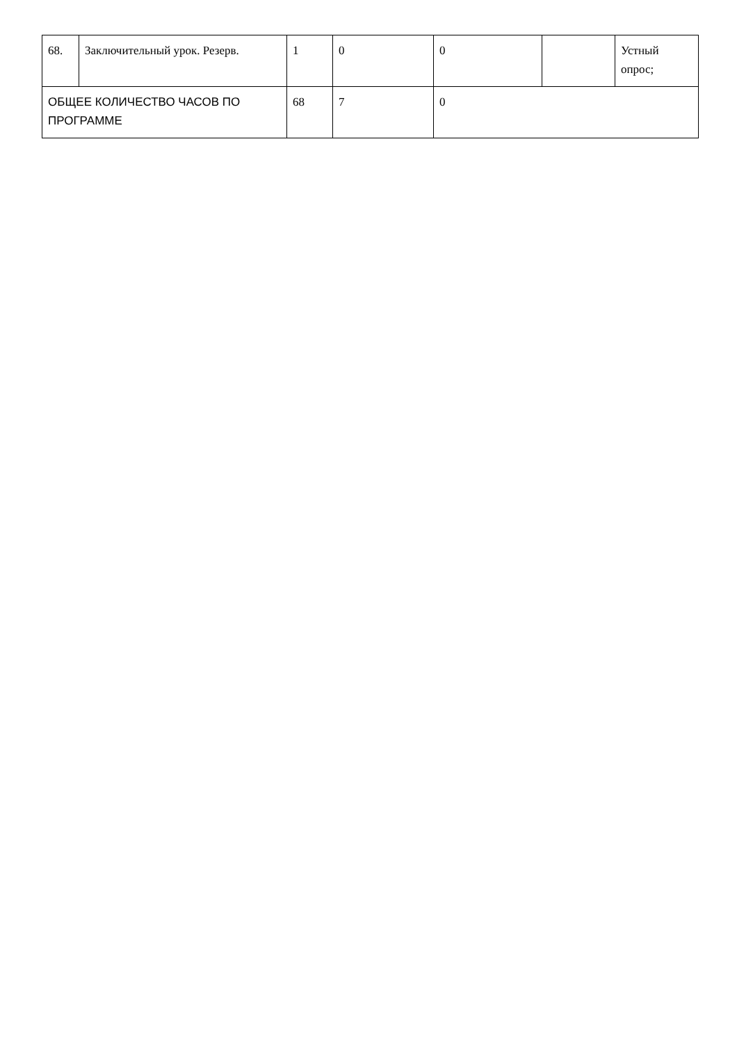| 68. | Заключительный урок. Резерв. | 1 | 0 | 0 | | Устный опрос; |
| ОБЩЕЕ КОЛИЧЕСТВО ЧАСОВ ПО ПРОГРАММЕ | | 68 | 7 | 0 | | |